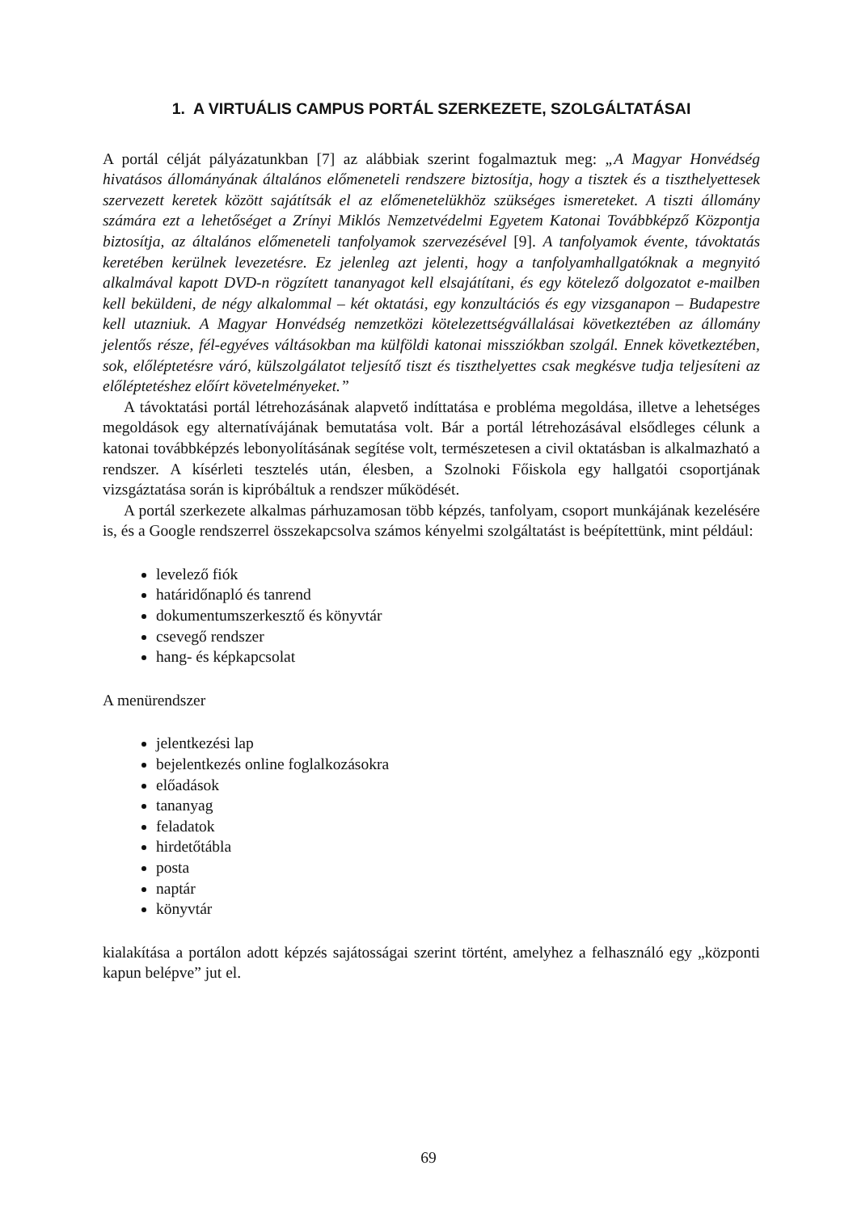1. A VIRTUÁLIS CAMPUS PORTÁL SZERKEZETE, SZOLGÁLTATÁSAI
A portál célját pályázatunkban [7] az alábbiak szerint fogalmaztuk meg: „A Magyar Honvédség hivatásos állományának általános előmeneteli rendszere biztosítja, hogy a tisztek és a tiszthelyettesek szervezett keretek között sajátítsák el az előmenetelükhöz szükséges ismereteket. A tiszti állomány számára ezt a lehetőséget a Zrínyi Miklós Nemzetvédelmi Egyetem Katonai Továbbképző Központja biztosítja, az általános előmeneteli tanfolyamok szervezésével [9]. A tanfolyamok évente, távoktatás keretében kerülnek levezetésre. Ez jelenleg azt jelenti, hogy a tanfolyamhallgatóknak a megnyitó alkalmával kapott DVD-n rögzített tananyagot kell elsajátítani, és egy kötelező dolgozatot e-mailben kell beküldeni, de négy alkalommal – két oktatási, egy konzultációs és egy vizsganapon – Budapestre kell utazniuk. A Magyar Honvédség nemzetközi kötelezettségvállalásai következtében az állomány jelentős része, fél-egyéves váltásokban ma külföldi katonai missziókban szolgál. Ennek következtében, sok, előléptetésre váró, külszolgálatot teljesítő tiszt és tiszthelyettes csak megkésve tudja teljesíteni az előléptetéshez előírt követelményeket.”
A távoktatási portál létrehozásának alapvető indíttatása e probléma megoldása, illetve a lehetséges megoldások egy alternatívájának bemutatása volt. Bár a portál létrehozásával elsődleges célunk a katonai továbbképzés lebonyolításának segítése volt, természetesen a civil oktatásban is alkalmazható a rendszer. A kísérleti tesztelés után, élesben, a Szolnoki Főiskola egy hallgatói csoportjának vizsgáztatása során is kipróbáltuk a rendszer működését.
A portál szerkezete alkalmas párhuzamosan több képzés, tanfolyam, csoport munkájának kezelésére is, és a Google rendszerrel összekapcsolva számos kényelmi szolgáltatást is beépítettünk, mint például:
levelező fiók
határidőnapló és tanrend
dokumentumszerkesztő és könyvtár
csevegő rendszer
hang- és képkapcsolat
A menürendszer
jelentkezési lap
bejelentkezés online foglalkozásokra
előadások
tananyag
feladatok
hirdetőtábla
posta
naptár
könyvtár
kialakítása a portálon adott képzés sajátosságai szerint történt, amelyhez a felhasználó egy „központi kapun belépve” jut el.
69